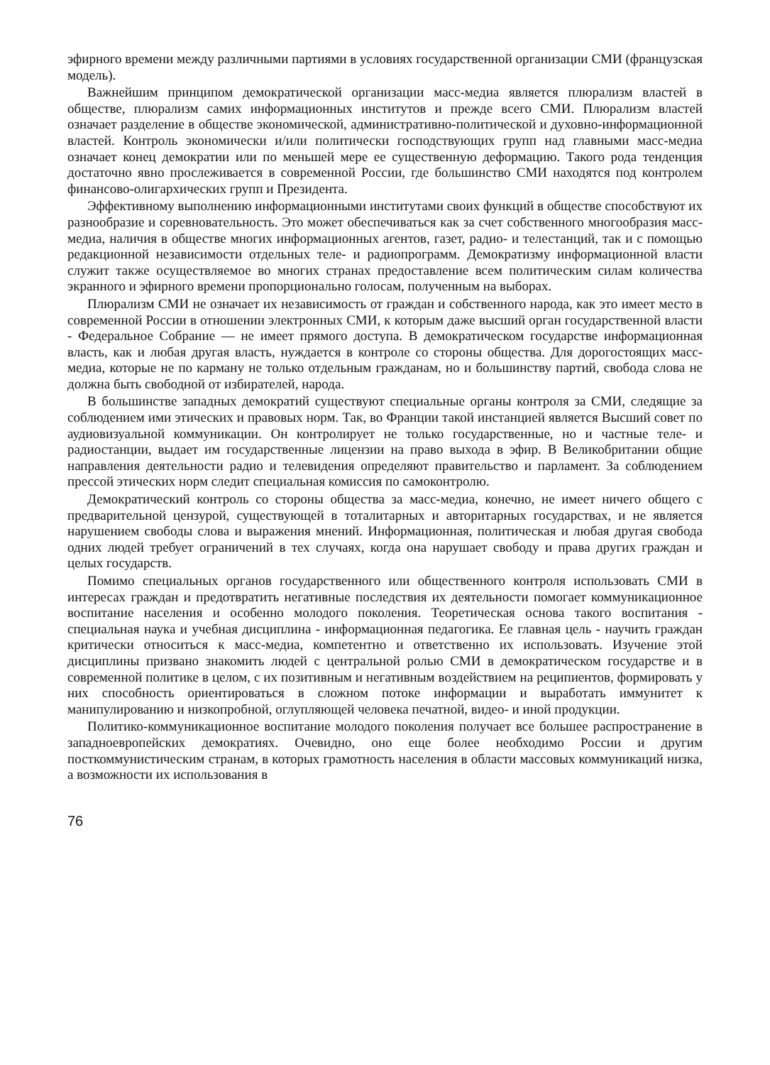эфирного времени между различными партиями в условиях государственной организации СМИ (французская модель).
Важнейшим принципом демократической организации масс-медиа является плюрализм властей в обществе, плюрализм самих информационных институтов и прежде всего СМИ. Плюрализм властей означает разделение в обществе экономической, административно-политической и духовно-информационной властей. Контроль экономически и/или политически господствующих групп над главными масс-медиа означает конец демократии или по меньшей мере ее существенную деформацию. Такого рода тенденция достаточно явно прослеживается в современной России, где большинство СМИ находятся под контролем финансово-олигархических групп и Президента.
Эффективному выполнению информационными институтами своих функций в обществе способствуют их разнообразие и соревновательность. Это может обеспечиваться как за счет собственного многообразия масс-медиа, наличия в обществе многих информационных агентов, газет, радио- и телестанций, так и с помощью редакционной независимости отдельных теле- и радиопрограмм. Демократизму информационной власти служит также осуществляемое во многих странах предоставление всем политическим силам количества экранного и эфирного времени пропорционально голосам, полученным на выборах.
Плюрализм СМИ не означает их независимость от граждан и собственного народа, как это имеет место в современной России в отношении электронных СМИ, к которым даже высший орган государственной власти - Федеральное Собрание — не имеет прямого доступа. В демократическом государстве информационная власть, как и любая другая власть, нуждается в контроле со стороны общества. Для дорогостоящих масс-медиа, которые не по карману не только отдельным гражданам, но и большинству партий, свобода слова не должна быть свободной от избирателей, народа.
В большинстве западных демократий существуют специальные органы контроля за СМИ, следящие за соблюдением ими этических и правовых норм. Так, во Франции такой инстанцией является Высший совет по аудиовизуальной коммуникации. Он контролирует не только государственные, но и частные теле- и радиостанции, выдает им государственные лицензии на право выхода в эфир. В Великобритании общие направления деятельности радио и телевидения определяют правительство и парламент. За соблюдением прессой этических норм следит специальная комиссия по самоконтролю.
Демократический контроль со стороны общества за масс-медиа, конечно, не имеет ничего общего с предварительной цензурой, существующей в тоталитарных и авторитарных государствах, и не является нарушением свободы слова и выражения мнений. Информационная, политическая и любая другая свобода одних людей требует ограничений в тех случаях, когда она нарушает свободу и права других граждан и целых государств.
Помимо специальных органов государственного или общественного контроля использовать СМИ в интересах граждан и предотвратить негативные последствия их деятельности помогает коммуникационное воспитание населения и особенно молодого поколения. Теоретическая основа такого воспитания - специальная наука и учебная дисциплина - информационная педагогика. Ее главная цель - научить граждан критически относиться к масс-медиа, компетентно и ответственно их использовать. Изучение этой дисциплины призвано знакомить людей с центральной ролью СМИ в демократическом государстве и в современной политике в целом, с их позитивным и негативным воздействием на реципиентов, формировать у них способность ориентироваться в сложном потоке информации и выработать иммунитет к манипулированию и низкопробной, оглупляющей человека печатной, видео- и иной продукции.
Политико-коммуникационное воспитание молодого поколения получает все большее распространение в западноевропейских демократиях. Очевидно, оно еще более необходимо России и другим посткоммунистическим странам, в которых грамотность населения в области массовых коммуникаций низка, а возможности их использования в
76